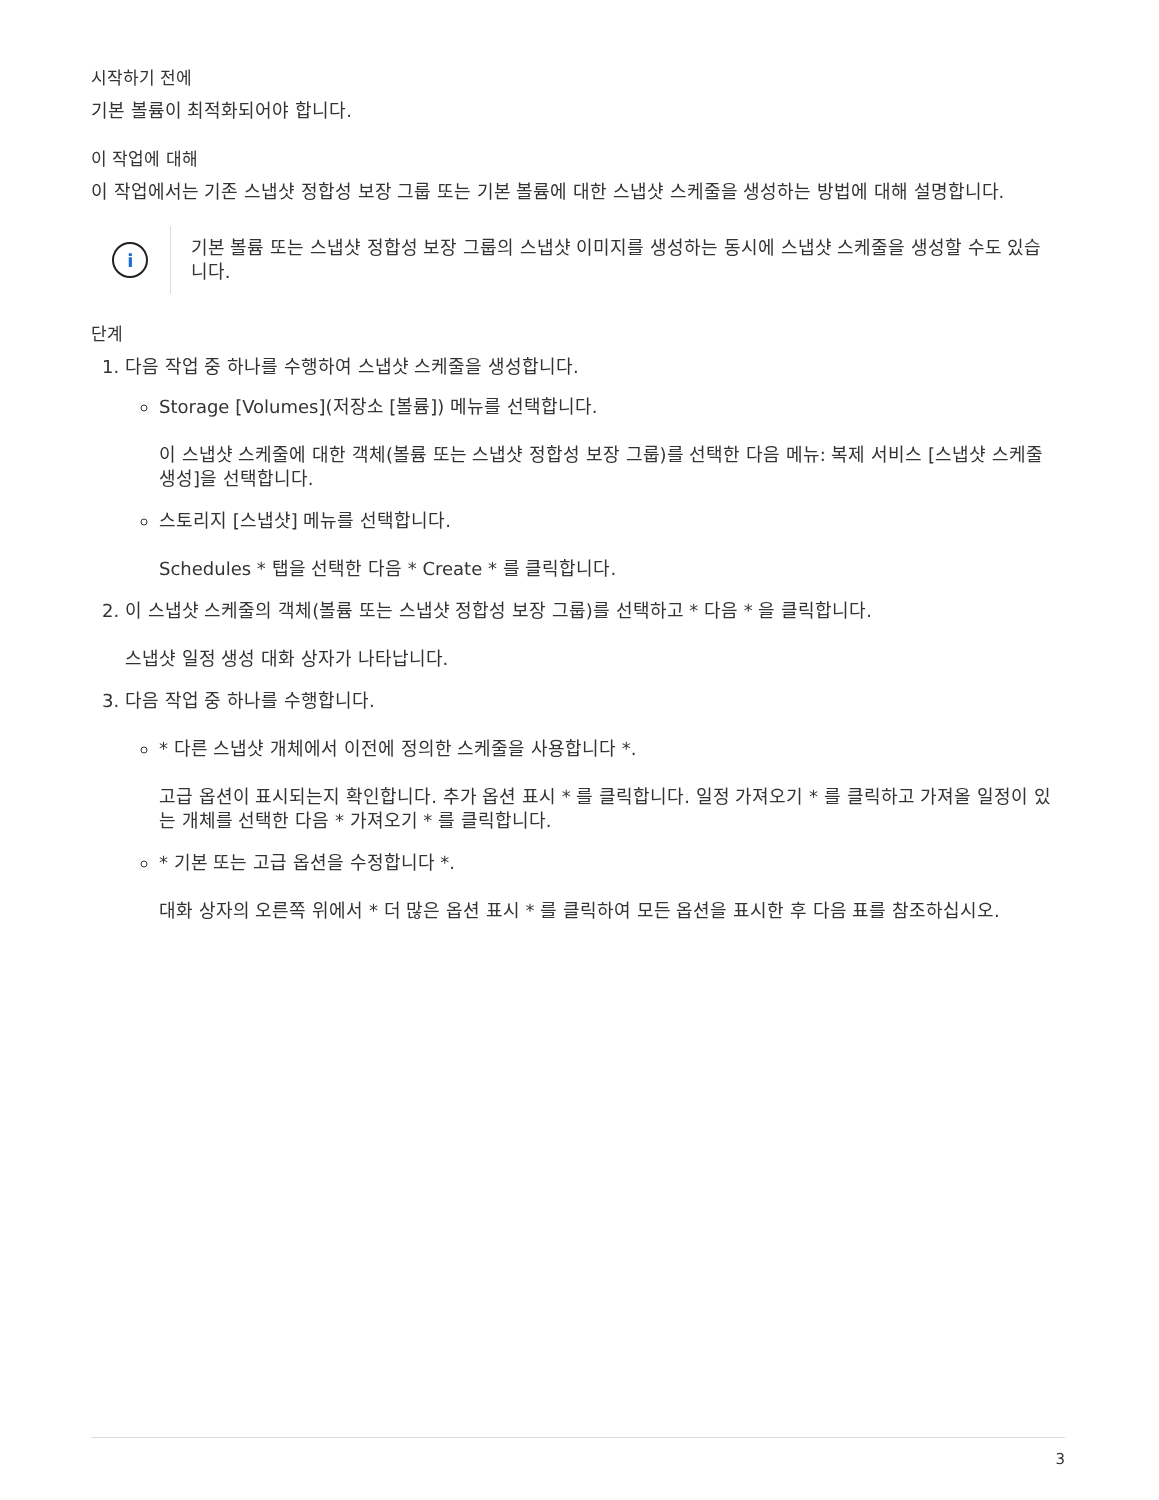시작하기 전에
기본 볼륨이 최적화되어야 합니다.
이 작업에 대해
이 작업에서는 기존 스냅샷 정합성 보장 그룹 또는 기본 볼륨에 대한 스냅샷 스케줄을 생성하는 방법에 대해 설명합니다.
i
기본 볼륨 또는 스냅샷 정합성 보장 그룹의 스냅샷 이미지를 생성하는 동시에 스냅샷 스케줄을 생성할 수도 있습니다.
단계
1. 다음 작업 중 하나를 수행하여 스냅샷 스케줄을 생성합니다.
Storage [Volumes](저장소 [볼륨]) 메뉴를 선택합니다.
이 스냅샷 스케줄에 대한 객체(볼륨 또는 스냅샷 정합성 보장 그룹)를 선택한 다음 메뉴: 복제 서비스 [스냅샷 스케줄 생성]을 선택합니다.
스토리지 [스냅샷] 메뉴를 선택합니다.
Schedules * 탭을 선택한 다음 * Create * 를 클릭합니다.
2. 이 스냅샷 스케줄의 객체(볼륨 또는 스냅샷 정합성 보장 그룹)를 선택하고 * 다음 * 을 클릭합니다.
스냅샷 일정 생성 대화 상자가 나타납니다.
3. 다음 작업 중 하나를 수행합니다.
* 다른 스냅샷 개체에서 이전에 정의한 스케줄을 사용합니다 *.
고급 옵션이 표시되는지 확인합니다. 추가 옵션 표시 * 를 클릭합니다. 일정 가져오기 * 를 클릭하고 가져올 일정이 있는 개체를 선택한 다음 * 가져오기 * 를 클릭합니다.
* 기본 또는 고급 옵션을 수정합니다 *.
대화 상자의 오른쪽 위에서 * 더 많은 옵션 표시 * 를 클릭하여 모든 옵션을 표시한 후 다음 표를 참조하십시오.
3